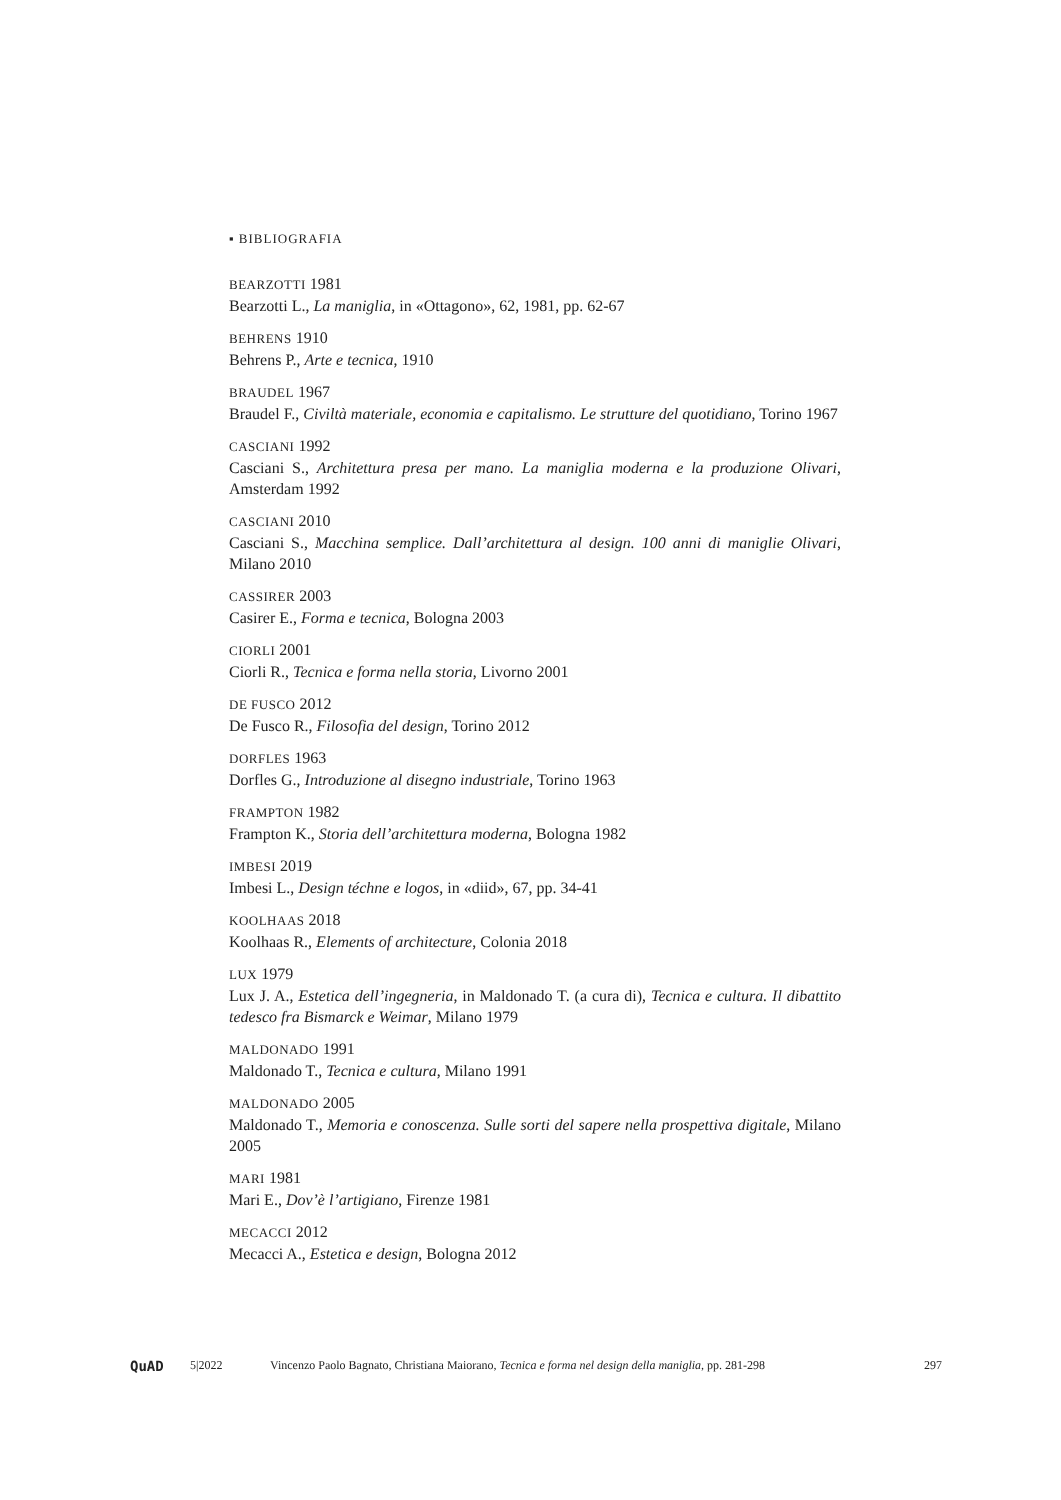▪ BIBLIOGRAFIA
BEARZOTTI 1981
Bearzotti L., La maniglia, in «Ottagono», 62, 1981, pp. 62-67
BEHRENS 1910
Behrens P., Arte e tecnica, 1910
BRAUDEL 1967
Braudel F., Civiltà materiale, economia e capitalismo. Le strutture del quotidiano, Torino 1967
CASCIANI 1992
Casciani S., Architettura presa per mano. La maniglia moderna e la produzione Olivari, Amsterdam 1992
CASCIANI 2010
Casciani S., Macchina semplice. Dall’architettura al design. 100 anni di maniglie Olivari, Milano 2010
CASSIRER 2003
Casirer E., Forma e tecnica, Bologna 2003
CIORLI 2001
Ciorli R., Tecnica e forma nella storia, Livorno 2001
DE FUSCO 2012
De Fusco R., Filosofia del design, Torino 2012
DORFLES 1963
Dorfles G., Introduzione al disegno industriale, Torino 1963
FRAMPTON 1982
Frampton K., Storia dell’architettura moderna, Bologna 1982
IMBESI 2019
Imbesi L., Design téchne e logos, in «diid», 67, pp. 34-41
KOOLHAAS 2018
Koolhaas R., Elements of architecture, Colonia 2018
LUX 1979
Lux J. A., Estetica dell’ingegneria, in Maldonado T. (a cura di), Tecnica e cultura. Il dibattito tedesco fra Bismarck e Weimar, Milano 1979
MALDONADO 1991
Maldonado T., Tecnica e cultura, Milano 1991
MALDONADO 2005
Maldonado T., Memoria e conoscenza. Sulle sorti del sapere nella prospettiva digitale, Milano 2005
MARI 1981
Mari E., Dov’è l’artigiano, Firenze 1981
MECACCI 2012
Mecacci A., Estetica e design, Bologna 2012
QuAD
5|2022 Vincenzo Paolo Bagnato, Christiana Maiorano, Tecnica e forma nel design della maniglia, pp. 281-298
297